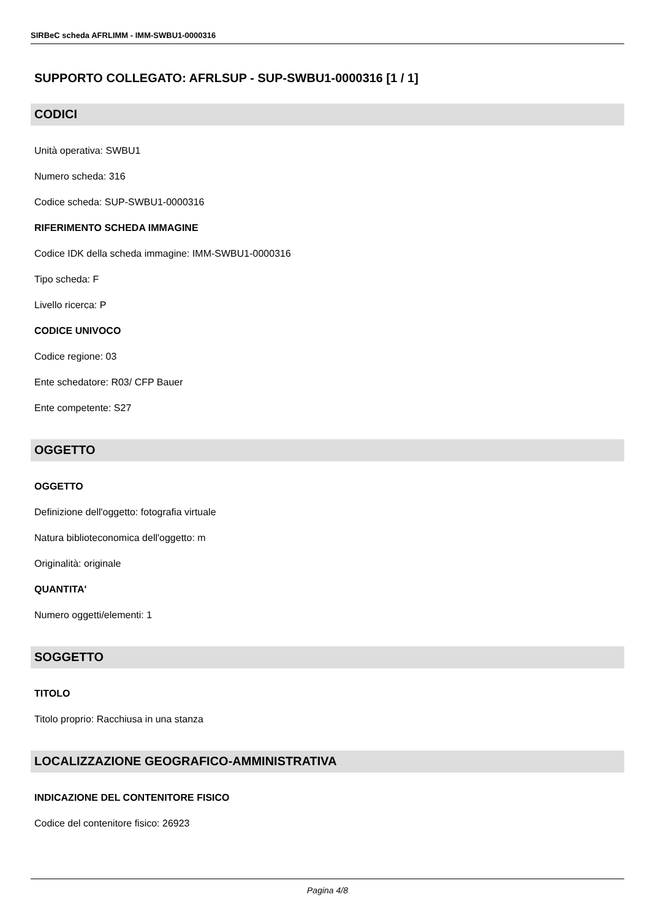SIRBeC scheda AFRLIMM - IMM-SWBU1-0000316
SUPPORTO COLLEGATO: AFRLSUP - SUP-SWBU1-0000316 [1 / 1]
CODICI
Unità operativa: SWBU1
Numero scheda: 316
Codice scheda: SUP-SWBU1-0000316
RIFERIMENTO SCHEDA IMMAGINE
Codice IDK della scheda immagine: IMM-SWBU1-0000316
Tipo scheda: F
Livello ricerca: P
CODICE UNIVOCO
Codice regione: 03
Ente schedatore: R03/ CFP Bauer
Ente competente: S27
OGGETTO
OGGETTO
Definizione dell'oggetto: fotografia virtuale
Natura biblioteconomica dell'oggetto: m
Originalità: originale
QUANTITA'
Numero oggetti/elementi: 1
SOGGETTO
TITOLO
Titolo proprio: Racchiusa in una stanza
LOCALIZZAZIONE GEOGRAFICO-AMMINISTRATIVA
INDICAZIONE DEL CONTENITORE FISICO
Codice del contenitore fisico: 26923
Pagina 4/8